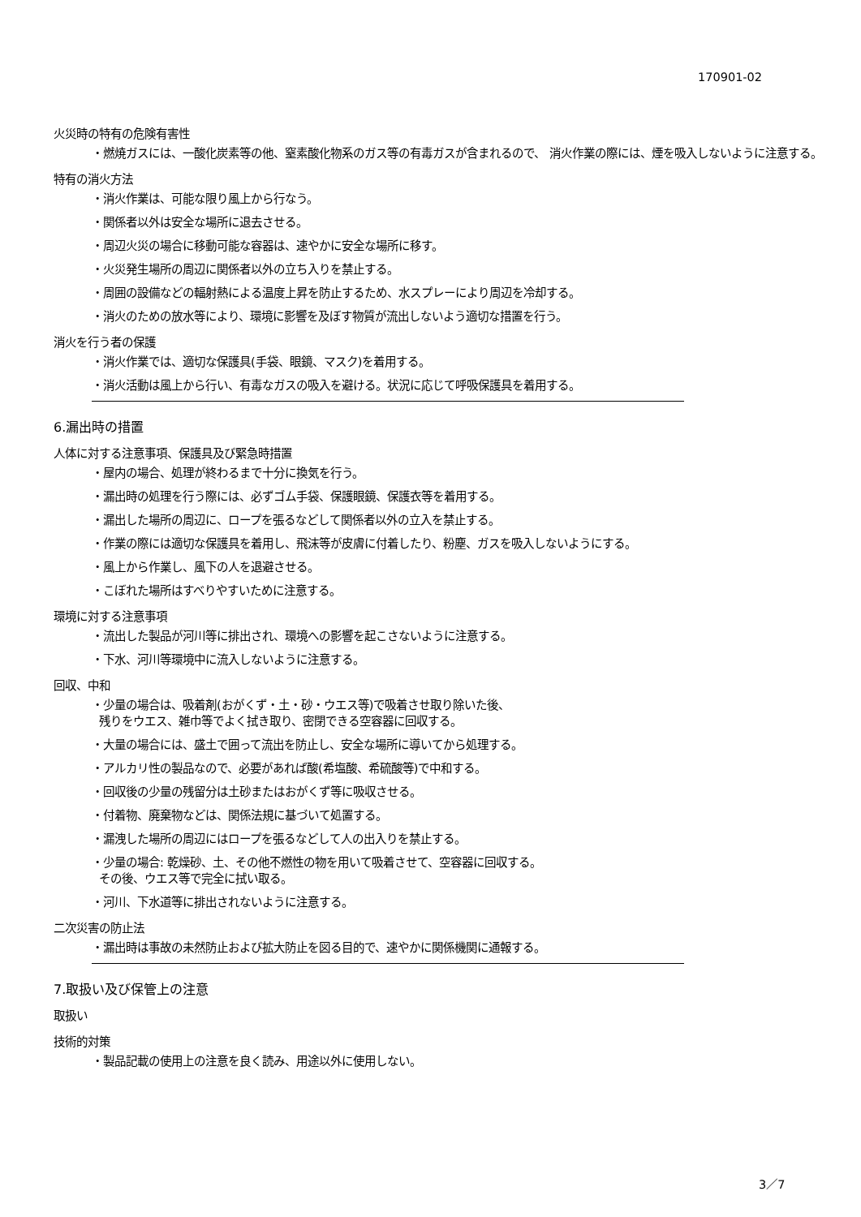170901-02
火災時の特有の危険有害性
・燃焼ガスには、一酸化炭素等の他、窒素酸化物系のガス等の有毒ガスが含まれるので、 消火作業の際には、煙を吸入しないように注意する。
特有の消火方法
・消火作業は、可能な限り風上から行なう。
・関係者以外は安全な場所に退去させる。
・周辺火災の場合に移動可能な容器は、速やかに安全な場所に移す。
・火災発生場所の周辺に関係者以外の立ち入りを禁止する。
・周囲の設備などの輻射熱による温度上昇を防止するため、水スプレーにより周辺を冷却する。
・消火のための放水等により、環境に影響を及ぼす物質が流出しないよう適切な措置を行う。
消火を行う者の保護
・消火作業では、適切な保護具(手袋、眼鏡、マスク)を着用する。
・消火活動は風上から行い、有毒なガスの吸入を避ける。状況に応じて呼吸保護具を着用する。
6.漏出時の措置
人体に対する注意事項、保護具及び緊急時措置
・屋内の場合、処理が終わるまで十分に換気を行う。
・漏出時の処理を行う際には、必ずゴム手袋、保護眼鏡、保護衣等を着用する。
・漏出した場所の周辺に、ロープを張るなどして関係者以外の立入を禁止する。
・作業の際には適切な保護具を着用し、飛沫等が皮膚に付着したり、粉塵、ガスを吸入しないようにする。
・風上から作業し、風下の人を退避させる。
・こぼれた場所はすべりやすいために注意する。
環境に対する注意事項
・流出した製品が河川等に排出され、環境への影響を起こさないように注意する。
・下水、河川等環境中に流入しないように注意する。
回収、中和
・少量の場合は、吸着剤(おがくず・土・砂・ウエス等)で吸着させ取り除いた後、
残りをウエス、雑巾等でよく拭き取り、密閉できる空容器に回収する。
・大量の場合には、盛土で囲って流出を防止し、安全な場所に導いてから処理する。
・アルカリ性の製品なので、必要があれば酸(希塩酸、希硫酸等)で中和する。
・回収後の少量の残留分は土砂またはおがくず等に吸収させる。
・付着物、廃棄物などは、関係法規に基づいて処置する。
・漏洩した場所の周辺にはロープを張るなどして人の出入りを禁止する。
・少量の場合: 乾燥砂、土、その他不燃性の物を用いて吸着させて、空容器に回収する。
その後、ウエス等で完全に拭い取る。
・河川、下水道等に排出されないように注意する。
二次災害の防止法
・漏出時は事故の未然防止および拡大防止を図る目的で、速やかに関係機関に通報する。
7.取扱い及び保管上の注意
取扱い
技術的対策
・製品記載の使用上の注意を良く読み、用途以外に使用しない。
3／7